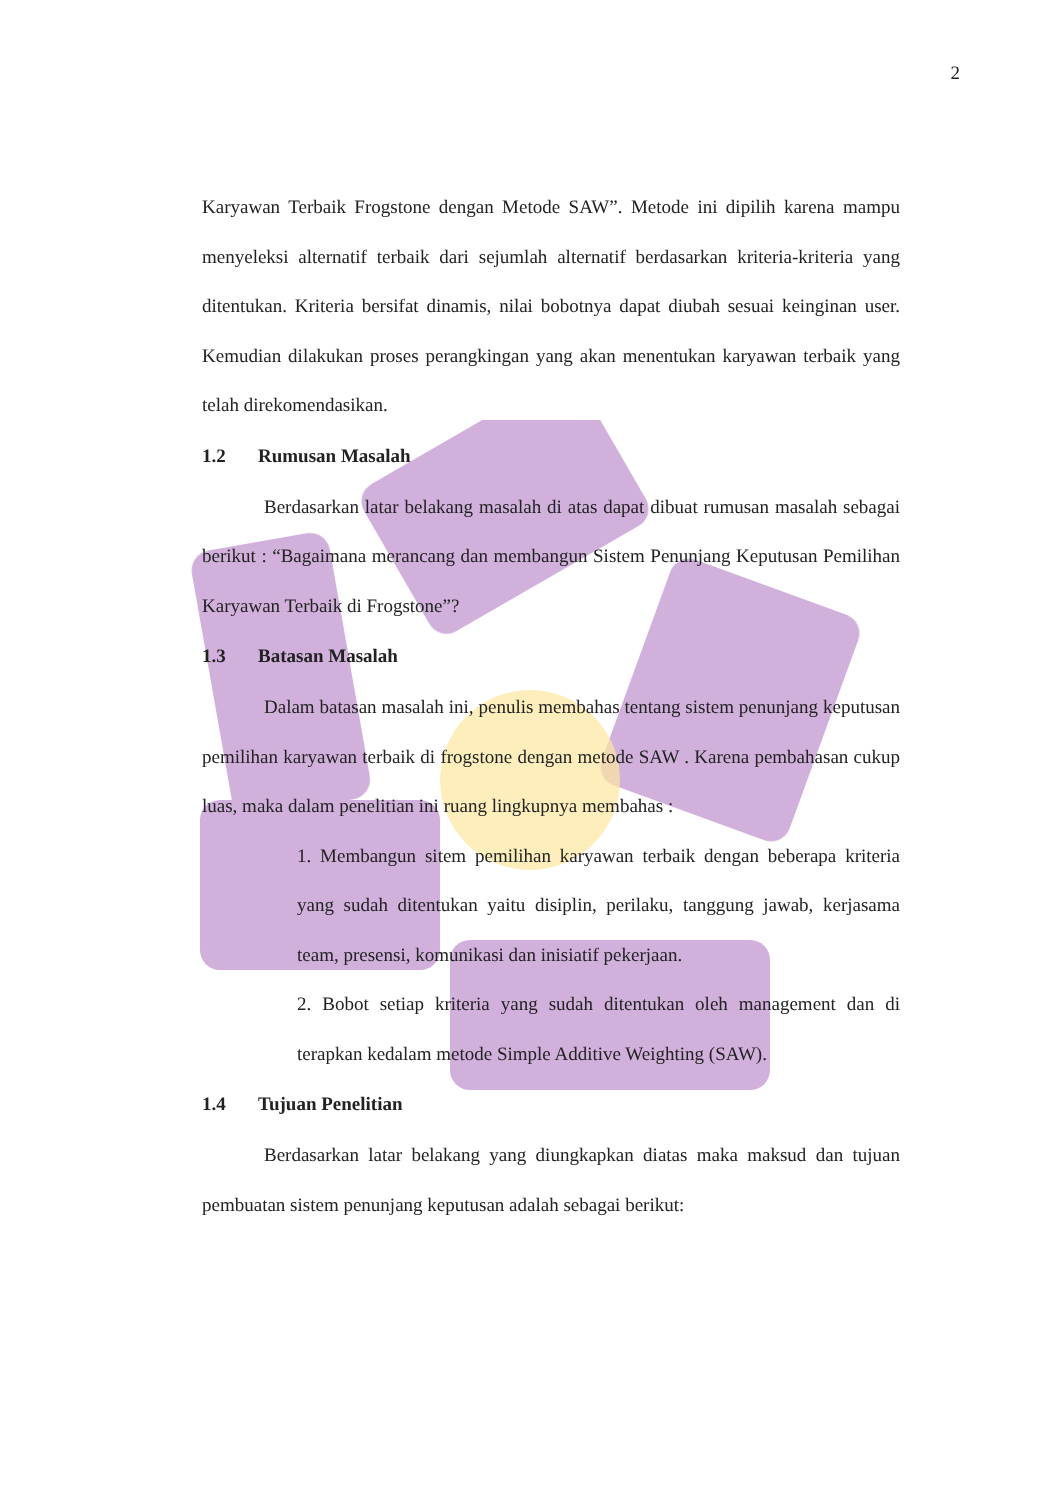2
Karyawan Terbaik Frogstone dengan Metode SAW”. Metode ini dipilih karena mampu menyeleksi alternatif terbaik dari sejumlah alternatif berdasarkan kriteria-kriteria yang ditentukan. Kriteria bersifat dinamis, nilai bobotnya dapat diubah sesuai keinginan user. Kemudian dilakukan proses perangkingan yang akan menentukan karyawan terbaik yang telah direkomendasikan.
1.2 Rumusan Masalah
Berdasarkan latar belakang masalah di atas dapat dibuat rumusan masalah sebagai berikut : “Bagaimana merancang dan membangun Sistem Penunjang Keputusan Pemilihan Karyawan Terbaik di Frogstone”?
1.3 Batasan Masalah
Dalam batasan masalah ini, penulis membahas tentang sistem penunjang keputusan pemilihan karyawan terbaik di frogstone dengan metode SAW . Karena pembahasan cukup luas, maka dalam penelitian ini ruang lingkupnya membahas :
1. Membangun sitem pemilihan karyawan terbaik dengan beberapa kriteria yang sudah ditentukan yaitu disiplin, perilaku, tanggung jawab, kerjasama team, presensi, komunikasi dan inisiatif pekerjaan.
2. Bobot setiap kriteria yang sudah ditentukan oleh management dan di terapkan kedalam metode Simple Additive Weighting (SAW).
1.4 Tujuan Penelitian
Berdasarkan latar belakang yang diungkapkan diatas maka maksud dan tujuan pembuatan sistem penunjang keputusan adalah sebagai berikut: